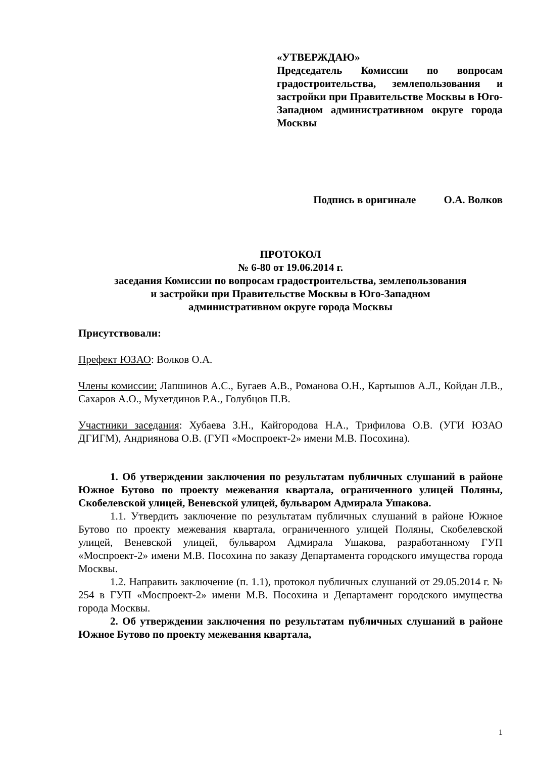«УТВЕРЖДАЮ»
Председатель Комиссии по вопросам градостроительства, землепользования и застройки при Правительстве Москвы в Юго-Западном административном округе города Москвы
Подпись в оригинале О.А. Волков
ПРОТОКОЛ
№ 6-80 от 19.06.2014 г.
заседания Комиссии по вопросам градостроительства, землепользования
и застройки при Правительстве Москвы в Юго-Западном
административном округе города Москвы
Присутствовали:
Префект ЮЗАО: Волков О.А.
Члены комиссии: Лапшинов А.С., Бугаев А.В., Романова О.Н., Картышов А.Л., Койдан Л.В., Сахаров А.О., Мухетдинов Р.А., Голубцов П.В.
Участники заседания: Хубаева З.Н., Кайгородова Н.А., Трифилова О.В. (УГИ ЮЗАО ДГИГМ), Андриянова О.В. (ГУП «Моспроект-2» имени М.В. Посохина).
1. Об утверждении заключения по результатам публичных слушаний в районе Южное Бутово по проекту межевания квартала, ограниченного улицей Поляны, Скобелевской улицей, Веневской улицей, бульваром Адмирала Ушакова.
1.1. Утвердить заключение по результатам публичных слушаний в районе Южное Бутово по проекту межевания квартала, ограниченного улицей Поляны, Скобелевской улицей, Веневской улицей, бульваром Адмирала Ушакова, разработанному ГУП «Моспроект-2» имени М.В. Посохина по заказу Департамента городского имущества города Москвы.
1.2. Направить заключение (п. 1.1), протокол публичных слушаний от 29.05.2014 г. № 254 в ГУП «Моспроект-2» имени М.В. Посохина и Департамент городского имущества города Москвы.
2. Об утверждении заключения по результатам публичных слушаний в районе Южное Бутово по проекту межевания квартала,
1